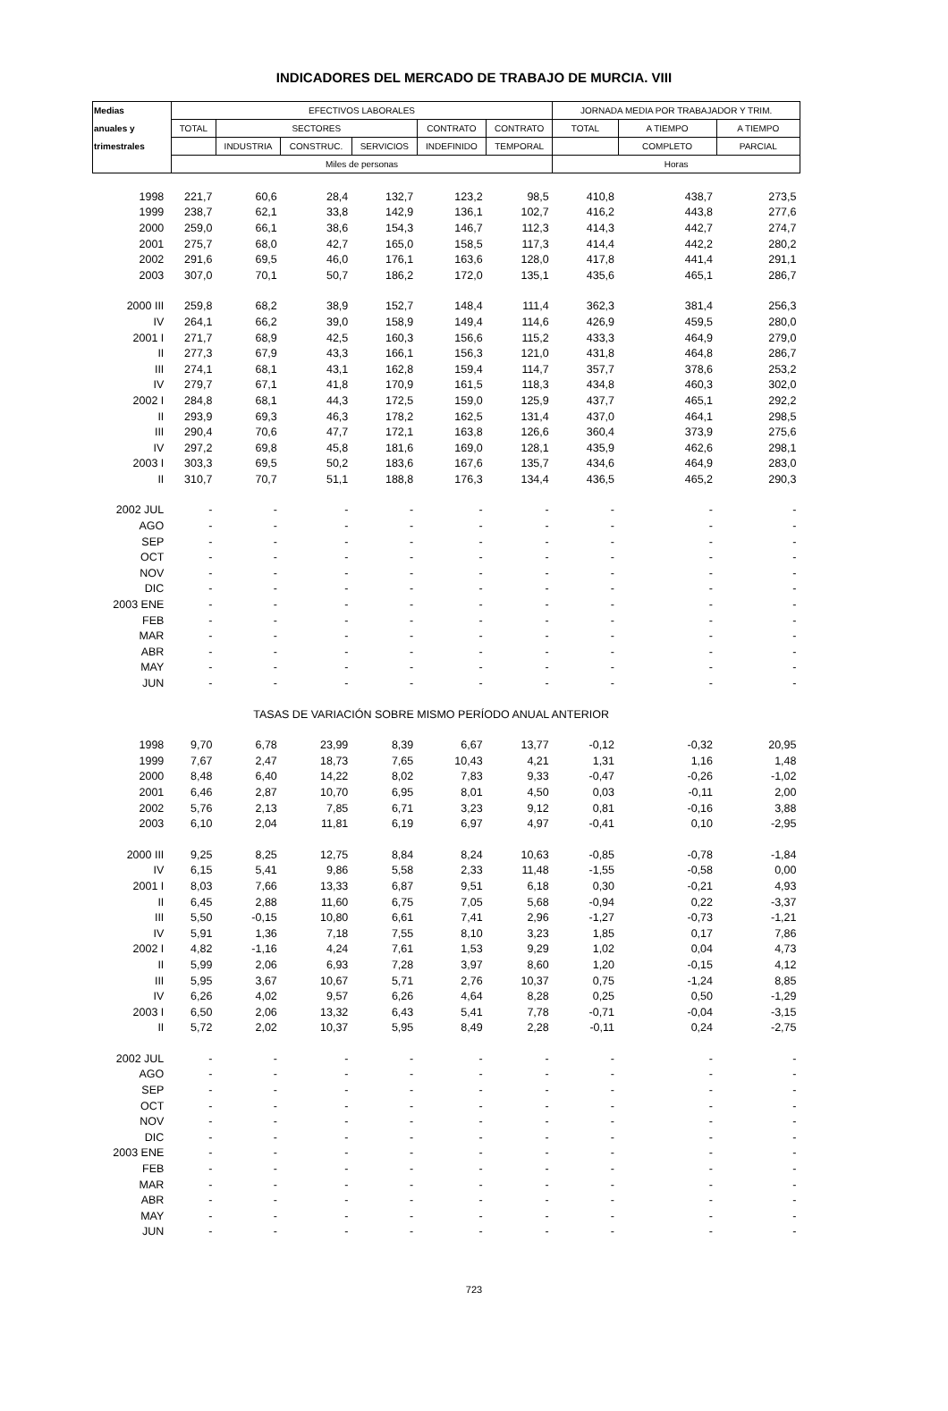INDICADORES DEL MERCADO DE TRABAJO DE MURCIA. VIII
| Medias | EFECTIVOS LABORALES | | | | | | JORNADA MEDIA POR TRABAJADOR Y TRIM. | | |
| --- | --- | --- | --- | --- | --- | --- | --- | --- | --- |
| anuales y | TOTAL | SECTORES | | | CONTRATO | CONTRATO | TOTAL | A TIEMPO | A TIEMPO |
| trimestrales | | INDUSTRIA | CONSTRUC. | SERVICIOS | INDEFINIDO | TEMPORAL | | COMPLETO | PARCIAL |
| | Miles de personas | | | | | | Horas | | |
| 1998 | 221,7 | 60,6 | 28,4 | 132,7 | 123,2 | 98,5 | 410,8 | 438,7 | 273,5 |
| 1999 | 238,7 | 62,1 | 33,8 | 142,9 | 136,1 | 102,7 | 416,2 | 443,8 | 277,6 |
| 2000 | 259,0 | 66,1 | 38,6 | 154,3 | 146,7 | 112,3 | 414,3 | 442,7 | 274,7 |
| 2001 | 275,7 | 68,0 | 42,7 | 165,0 | 158,5 | 117,3 | 414,4 | 442,2 | 280,2 |
| 2002 | 291,6 | 69,5 | 46,0 | 176,1 | 163,6 | 128,0 | 417,8 | 441,4 | 291,1 |
| 2003 | 307,0 | 70,1 | 50,7 | 186,2 | 172,0 | 135,1 | 435,6 | 465,1 | 286,7 |
| 2000 III | 259,8 | 68,2 | 38,9 | 152,7 | 148,4 | 111,4 | 362,3 | 381,4 | 256,3 |
| IV | 264,1 | 66,2 | 39,0 | 158,9 | 149,4 | 114,6 | 426,9 | 459,5 | 280,0 |
| 2001 I | 271,7 | 68,9 | 42,5 | 160,3 | 156,6 | 115,2 | 433,3 | 464,9 | 279,0 |
| II | 277,3 | 67,9 | 43,3 | 166,1 | 156,3 | 121,0 | 431,8 | 464,8 | 286,7 |
| III | 274,1 | 68,1 | 43,1 | 162,8 | 159,4 | 114,7 | 357,7 | 378,6 | 253,2 |
| IV | 279,7 | 67,1 | 41,8 | 170,9 | 161,5 | 118,3 | 434,8 | 460,3 | 302,0 |
| 2002 I | 284,8 | 68,1 | 44,3 | 172,5 | 159,0 | 125,9 | 437,7 | 465,1 | 292,2 |
| II | 293,9 | 69,3 | 46,3 | 178,2 | 162,5 | 131,4 | 437,0 | 464,1 | 298,5 |
| III | 290,4 | 70,6 | 47,7 | 172,1 | 163,8 | 126,6 | 360,4 | 373,9 | 275,6 |
| IV | 297,2 | 69,8 | 45,8 | 181,6 | 169,0 | 128,1 | 435,9 | 462,6 | 298,1 |
| 2003 I | 303,3 | 69,5 | 50,2 | 183,6 | 167,6 | 135,7 | 434,6 | 464,9 | 283,0 |
| II | 310,7 | 70,7 | 51,1 | 188,8 | 176,3 | 134,4 | 436,5 | 465,2 | 290,3 |
| 2002 JUL | - | - | - | - | - | - | - | - | - |
| AGO | - | - | - | - | - | - | - | - | - |
| SEP | - | - | - | - | - | - | - | - | - |
| OCT | - | - | - | - | - | - | - | - | - |
| NOV | - | - | - | - | - | - | - | - | - |
| DIC | - | - | - | - | - | - | - | - | - |
| 2003 ENE | - | - | - | - | - | - | - | - | - |
| FEB | - | - | - | - | - | - | - | - | - |
| MAR | - | - | - | - | - | - | - | - | - |
| ABR | - | - | - | - | - | - | - | - | - |
| MAY | - | - | - | - | - | - | - | - | - |
| JUN | - | - | - | - | - | - | - | - | - |
| | TASAS DE VARIACIÓN SOBRE MISMO PERÍODO ANUAL ANTERIOR | | | | | | | | |
| 1998 | 9,70 | 6,78 | 23,99 | 8,39 | 6,67 | 13,77 | -0,12 | -0,32 | 20,95 |
| 1999 | 7,67 | 2,47 | 18,73 | 7,65 | 10,43 | 4,21 | 1,31 | 1,16 | 1,48 |
| 2000 | 8,48 | 6,40 | 14,22 | 8,02 | 7,83 | 9,33 | -0,47 | -0,26 | -1,02 |
| 2001 | 6,46 | 2,87 | 10,70 | 6,95 | 8,01 | 4,50 | 0,03 | -0,11 | 2,00 |
| 2002 | 5,76 | 2,13 | 7,85 | 6,71 | 3,23 | 9,12 | 0,81 | -0,16 | 3,88 |
| 2003 | 6,10 | 2,04 | 11,81 | 6,19 | 6,97 | 4,97 | -0,41 | 0,10 | -2,95 |
| 2000 III | 9,25 | 8,25 | 12,75 | 8,84 | 8,24 | 10,63 | -0,85 | -0,78 | -1,84 |
| IV | 6,15 | 5,41 | 9,86 | 5,58 | 2,33 | 11,48 | -1,55 | -0,58 | 0,00 |
| 2001 I | 8,03 | 7,66 | 13,33 | 6,87 | 9,51 | 6,18 | 0,30 | -0,21 | 4,93 |
| II | 6,45 | 2,88 | 11,60 | 6,75 | 7,05 | 5,68 | -0,94 | 0,22 | -3,37 |
| III | 5,50 | -0,15 | 10,80 | 6,61 | 7,41 | 2,96 | -1,27 | -0,73 | -1,21 |
| IV | 5,91 | 1,36 | 7,18 | 7,55 | 8,10 | 3,23 | 1,85 | 0,17 | 7,86 |
| 2002 I | 4,82 | -1,16 | 4,24 | 7,61 | 1,53 | 9,29 | 1,02 | 0,04 | 4,73 |
| II | 5,99 | 2,06 | 6,93 | 7,28 | 3,97 | 8,60 | 1,20 | -0,15 | 4,12 |
| III | 5,95 | 3,67 | 10,67 | 5,71 | 2,76 | 10,37 | 0,75 | -1,24 | 8,85 |
| IV | 6,26 | 4,02 | 9,57 | 6,26 | 4,64 | 8,28 | 0,25 | 0,50 | -1,29 |
| 2003 I | 6,50 | 2,06 | 13,32 | 6,43 | 5,41 | 7,78 | -0,71 | -0,04 | -3,15 |
| II | 5,72 | 2,02 | 10,37 | 5,95 | 8,49 | 2,28 | -0,11 | 0,24 | -2,75 |
| 2002 JUL | - | - | - | - | - | - | - | - | - |
| AGO | - | - | - | - | - | - | - | - | - |
| SEP | - | - | - | - | - | - | - | - | - |
| OCT | - | - | - | - | - | - | - | - | - |
| NOV | - | - | - | - | - | - | - | - | - |
| DIC | - | - | - | - | - | - | - | - | - |
| 2003 ENE | - | - | - | - | - | - | - | - | - |
| FEB | - | - | - | - | - | - | - | - | - |
| MAR | - | - | - | - | - | - | - | - | - |
| ABR | - | - | - | - | - | - | - | - | - |
| MAY | - | - | - | - | - | - | - | - | - |
| JUN | - | - | - | - | - | - | - | - | - |
723